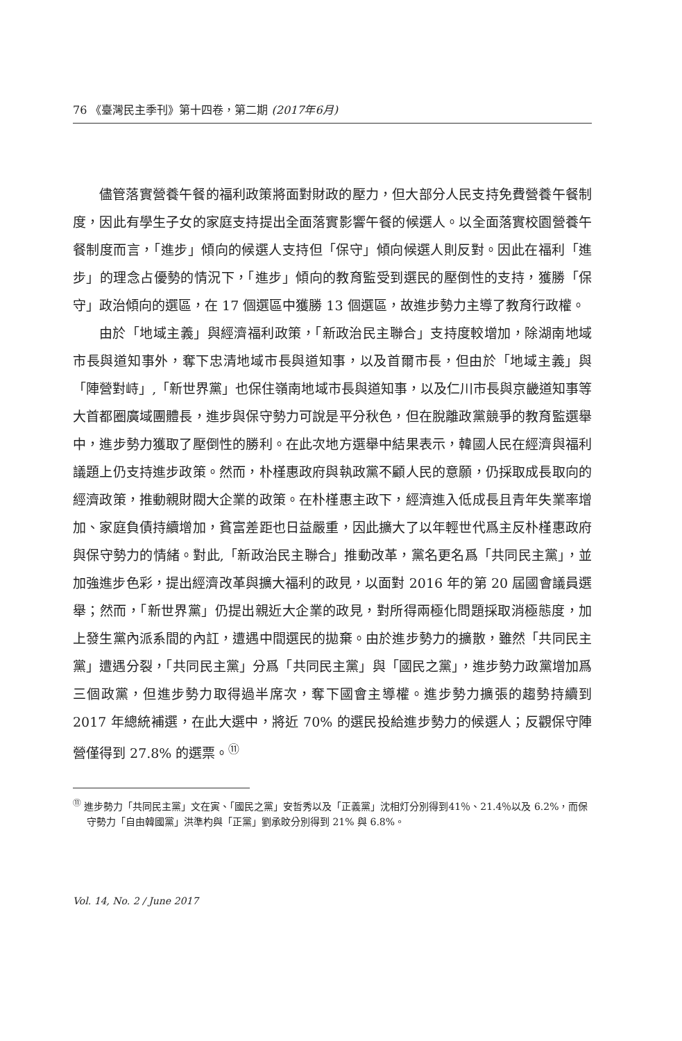76 《臺灣民主季刊》第十四卷，第二期 (2017年6月)
儘管落實營養午餐的福利政策將面對財政的壓力，但大部分人民支持免費營養午餐制度，因此有學生子女的家庭支持提出全面落實影響午餐的候選人。以全面落實校園營養午餐制度而言，「進步」傾向的候選人支持但「保守」傾向候選人則反對。因此在福利「進步」的理念占優勢的情況下，「進步」傾向的教育監受到選民的壓倒性的支持，獲勝「保守」政治傾向的選區，在 17 個選區中獲勝 13 個選區，故進步勢力主導了教育行政權。
由於「地域主義」與經濟福利政策，「新政治民主聯合」支持度較增加，除湖南地域市長與道知事外，奪下忠清地域市長與道知事，以及首爾市長，但由於「地域主義」與「陣營對峙」,「新世界黨」也保住嶺南地域市長與道知事，以及仁川市長與京畿道知事等大首都圈廣域團體長，進步與保守勢力可說是平分秋色，但在脫離政黨競爭的教育監選舉中，進步勢力獲取了壓倒性的勝利。在此次地方選舉中結果表示，韓國人民在經濟與福利議題上仍支持進步政策。然而，朴槿惠政府與執政黨不顧人民的意願，仍採取成長取向的經濟政策，推動親財閥大企業的政策。在朴槿惠主政下，經濟進入低成長且青年失業率增加、家庭負債持續增加，貧富差距也日益嚴重，因此擴大了以年輕世代爲主反朴槿惠政府與保守勢力的情緒。對此,「新政治民主聯合」推動改革，黨名更名爲「共同民主黨」，並加強進步色彩，提出經濟改革與擴大福利的政見，以面對 2016 年的第 20 屆國會議員選舉；然而，「新世界黨」仍提出親近大企業的政見，對所得兩極化問題採取消極態度，加上發生黨內派系間的內訌，遭遇中間選民的拋棄。由於進步勢力的擴散，雖然「共同民主黨」遭遇分裂，「共同民主黨」分爲「共同民主黨」與「國民之黨」，進步勢力政黨增加爲三個政黨，但進步勢力取得過半席次，奪下國會主導權。進步勢力擴張的趨勢持續到 2017 年總統補選，在此大選中，將近 70% 的選民投給進步勢力的候選人；反觀保守陣營僅得到 27.8% 的選票。<sup>⑪</sup>
<sup>⑪</sup> 進步勢力「共同民主黨」文在寅、「國民之黨」安哲秀以及「正義黨」沈相灯分別得到41％、21.4％以及 6.2%，而保守勢力「自由韓國黨」洪準杓與「正黨」劉承旼分別得到 21% 與 6.8%。
Vol. 14, No. 2 / June 2017